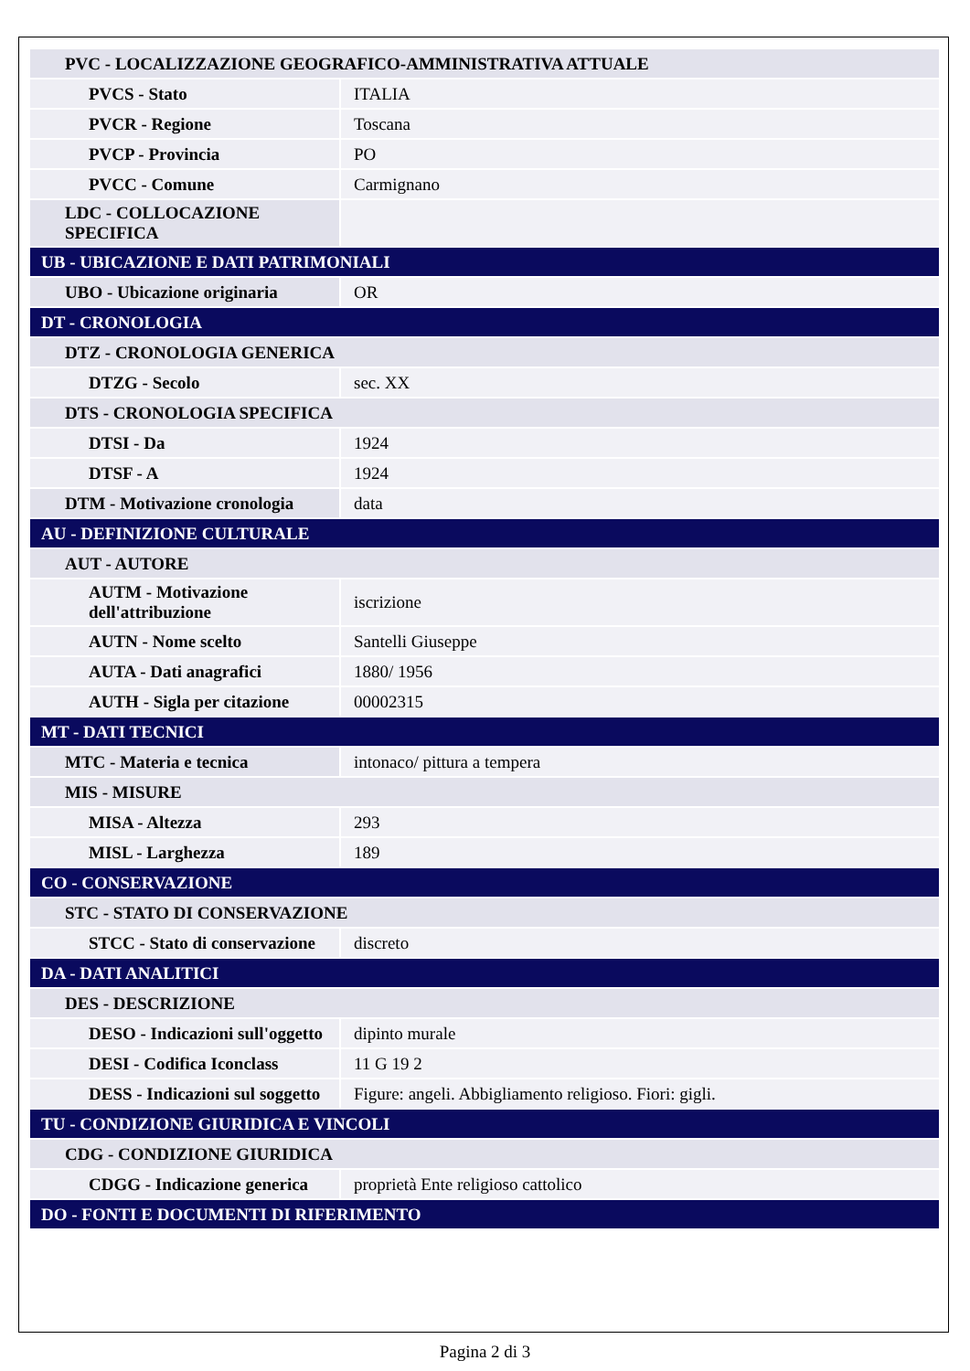| PVC - LOCALIZZAZIONE GEOGRAFICO-AMMINISTRATIVA ATTUALE | |
| PVCS - Stato | ITALIA |
| PVCR - Regione | Toscana |
| PVCP - Provincia | PO |
| PVCC - Comune | Carmignano |
| LDC - COLLOCAZIONE SPECIFICA | |
| UB - UBICAZIONE E DATI PATRIMONIALI | |
| UBO - Ubicazione originaria | OR |
| DT - CRONOLOGIA | |
| DTZ - CRONOLOGIA GENERICA | |
| DTZG - Secolo | sec. XX |
| DTS - CRONOLOGIA SPECIFICA | |
| DTSI - Da | 1924 |
| DTSF - A | 1924 |
| DTM - Motivazione cronologia | data |
| AU - DEFINIZIONE CULTURALE | |
| AUT - AUTORE | |
| AUTM - Motivazione dell'attribuzione | iscrizione |
| AUTN - Nome scelto | Santelli Giuseppe |
| AUTA - Dati anagrafici | 1880/ 1956 |
| AUTH - Sigla per citazione | 00002315 |
| MT - DATI TECNICI | |
| MTC - Materia e tecnica | intonaco/ pittura a tempera |
| MIS - MISURE | |
| MISA - Altezza | 293 |
| MISL - Larghezza | 189 |
| CO - CONSERVAZIONE | |
| STC - STATO DI CONSERVAZIONE | |
| STCC - Stato di conservazione | discreto |
| DA - DATI ANALITICI | |
| DES - DESCRIZIONE | |
| DESO - Indicazioni sull'oggetto | dipinto murale |
| DESI - Codifica Iconclass | 11 G 19 2 |
| DESS - Indicazioni sul soggetto | Figure: angeli. Abbigliamento religioso. Fiori: gigli. |
| TU - CONDIZIONE GIURIDICA E VINCOLI | |
| CDG - CONDIZIONE GIURIDICA | |
| CDGG - Indicazione generica | proprietà Ente religioso cattolico |
| DO - FONTI E DOCUMENTI DI RIFERIMENTO | |
Pagina 2 di 3